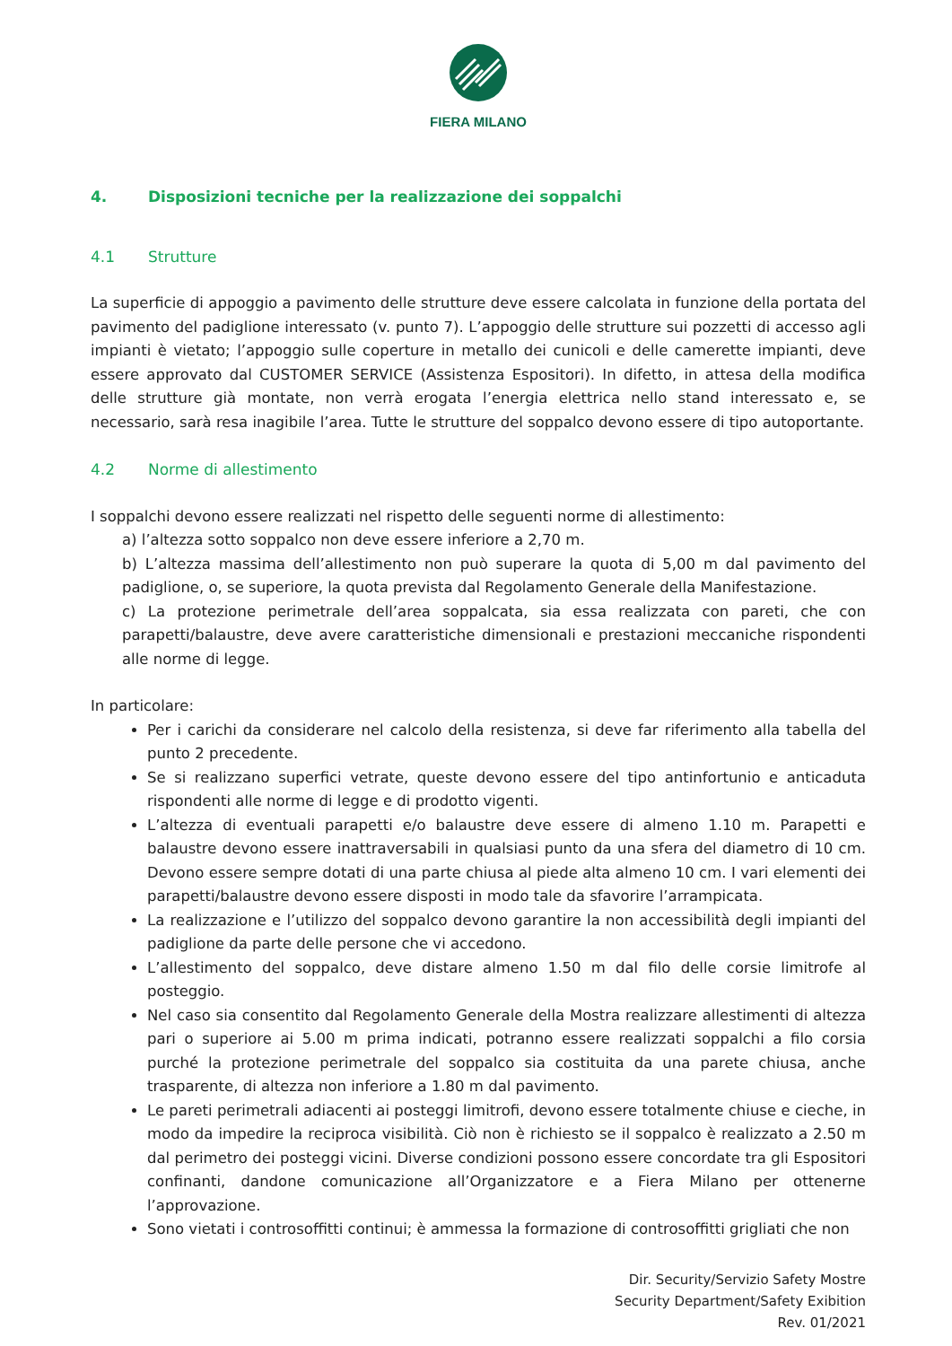FIERA MILANO
4. Disposizioni tecniche per la realizzazione dei soppalchi
4.1 Strutture
La superficie di appoggio a pavimento delle strutture deve essere calcolata in funzione della portata del pavimento del padiglione interessato (v. punto 7). L’appoggio delle strutture sui pozzetti di accesso agli impianti è vietato; l’appoggio sulle coperture in metallo dei cunicoli e delle camerette impianti, deve essere approvato dal CUSTOMER SERVICE (Assistenza Espositori). In difetto, in attesa della modifica delle strutture già montate, non verrà erogata l’energia elettrica nello stand interessato e, se necessario, sarà resa inagibile l’area. Tutte le strutture del soppalco devono essere di tipo autoportante.
4.2 Norme di allestimento
I soppalchi devono essere realizzati nel rispetto delle seguenti norme di allestimento:
a) l’altezza sotto soppalco non deve essere inferiore a 2,70 m.
b) L’altezza massima dell’allestimento non può superare la quota di 5,00 m dal pavimento del padiglione, o, se superiore, la quota prevista dal Regolamento Generale della Manifestazione.
c) La protezione perimetrale dell’area soppalcata, sia essa realizzata con pareti, che con parapetti/balaustre, deve avere caratteristiche dimensionali e prestazioni meccaniche rispondenti alle norme di legge.
In particolare:
Per i carichi da considerare nel calcolo della resistenza, si deve far riferimento alla tabella del punto 2 precedente.
Se si realizzano superfici vetrate, queste devono essere del tipo antinfortunio e anticaduta rispondenti alle norme di legge e di prodotto vigenti.
L’altezza di eventuali parapetti e/o balaustre deve essere di almeno 1.10 m. Parapetti e balaustre devono essere inattraversabili in qualsiasi punto da una sfera del diametro di 10 cm. Devono essere sempre dotati di una parte chiusa al piede alta almeno 10 cm. I vari elementi dei parapetti/balaustre devono essere disposti in modo tale da sfavorire l’arrampicata.
La realizzazione e l’utilizzo del soppalco devono garantire la non accessibilità degli impianti del padiglione da parte delle persone che vi accedono.
L’allestimento del soppalco, deve distare almeno 1.50 m dal filo delle corsie limitrofe al posteggio.
Nel caso sia consentito dal Regolamento Generale della Mostra realizzare allestimenti di altezza pari o superiore ai 5.00 m prima indicati, potranno essere realizzati soppalchi a filo corsia purché la protezione perimetrale del soppalco sia costituita da una parete chiusa, anche trasparente, di altezza non inferiore a 1.80 m dal pavimento.
Le pareti perimetrali adiacenti ai posteggi limitrofi, devono essere totalmente chiuse e cieche, in modo da impedire la reciproca visibilità. Ciò non è richiesto se il soppalco è realizzato a 2.50 m dal perimetro dei posteggi vicini. Diverse condizioni possono essere concordate tra gli Espositori confinanti, dandone comunicazione all’Organizzatore e a Fiera Milano per ottenerne l’approvazione.
Sono vietati i controsoffitti continui; è ammessa la formazione di controsoffitti grigliati che non
Dir. Security/Servizio Safety Mostre
Security Department/Safety Exibition
Rev. 01/2021